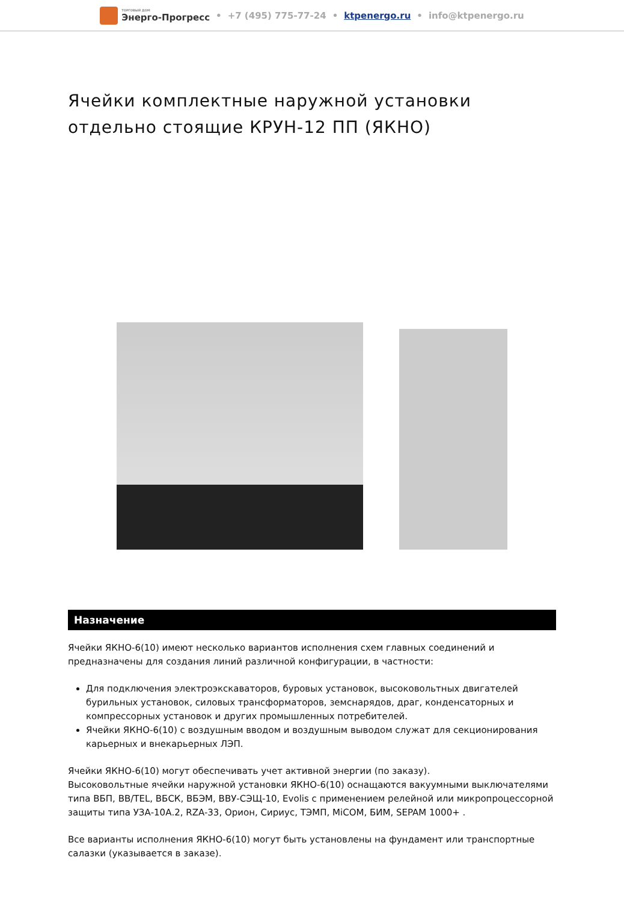ТОРГОВЫЙ ДОМ
Энерго-Прогресс • +7 (495) 775-77-24 • ktpenergo.ru • info@ktpenergo.ru
Ячейки комплектные наружной установки отдельно стоящие КРУН-12 ПП (ЯКНО)
Назначение
Ячейки ЯКНО-6(10) имеют несколько вариантов исполнения схем главных соединений и предназначены для создания линий различной конфигурации, в частности:
Для подключения электроэкскаваторов, буровых установок, высоковольтных двигателей бурильных установок, силовых трансформаторов, земснарядов, драг, конденсаторных и компрессорных установок и других промышленных потребителей.
Ячейки ЯКНО-6(10) с воздушным вводом и воздушным выводом служат для секционирования карьерных и внекарьерных ЛЭП.
Ячейки ЯКНО-6(10) могут обеспечивать учет активной энергии (по заказу).
Высоковольтные ячейки наружной установки ЯКНО-6(10) оснащаются вакуумными выключателями типа ВБП, ВВ/TEL, ВБСК, ВБЭМ, ВВУ-СЭЩ-10, Evolis с применением релейной или микропроцессорной защиты типа УЗА-10А.2, RZA-33, Орион, Сириус, ТЭМП, MiCOM, БИМ, SEPAM 1000+ .
Все варианты исполнения ЯКНО-6(10) могут быть установлены на фундамент или транспортные салазки (указывается в заказе).